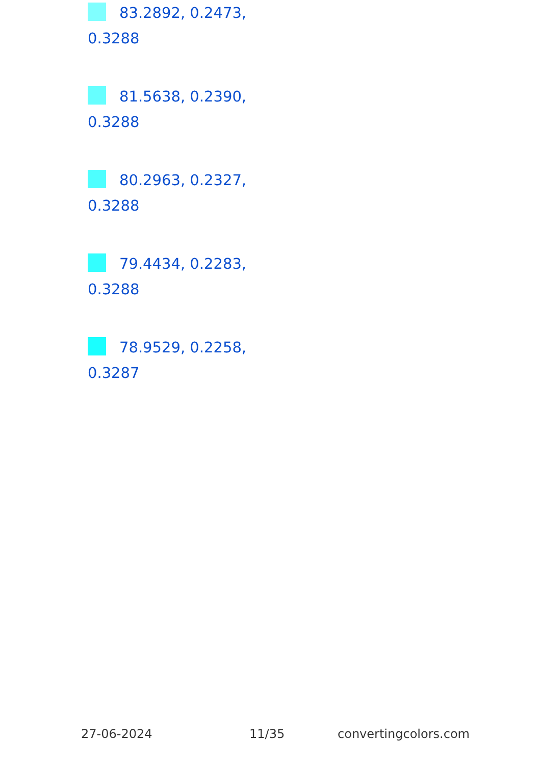83.2892, 0.2473, 0.3288
81.5638, 0.2390, 0.3288
80.2963, 0.2327, 0.3288
79.4434, 0.2283, 0.3288
78.9529, 0.2258, 0.3287
27-06-2024 11/35 convertingcolors.com